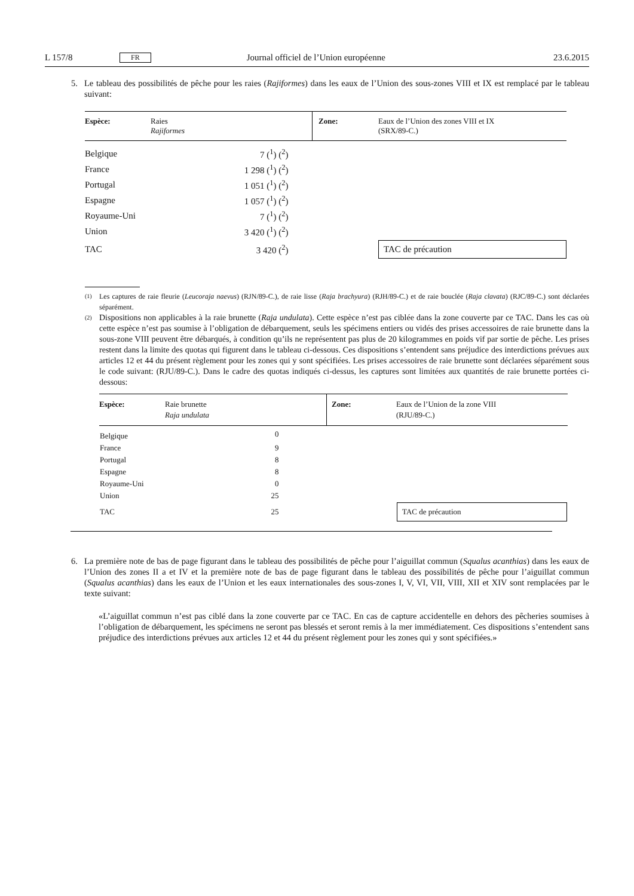L 157/8 FR Journal officiel de l’Union européenne 23.6.2015
5. Le tableau des possibilités de pêche pour les raies (Rajiformes) dans les eaux de l’Union des sous-zones VIII et IX est remplacé par le tableau suivant:
| Espèce: | Raies Rajiformes | Zone: | Eaux de l’Union des zones VIII et IX (SRX/89-C.) |
| Belgique | 7 (<sup>1</sup>) (<sup>2</sup>) | | |
| France | 1 298 (<sup>1</sup>) (<sup>2</sup>) | | |
| Portugal | 1 051 (<sup>1</sup>) (<sup>2</sup>) | | |
| Espagne | 1 057 (<sup>1</sup>) (<sup>2</sup>) | | |
| Royaume-Uni | 7 (<sup>1</sup>) (<sup>2</sup>) | | |
| Union | 3 420 (<sup>1</sup>) (<sup>2</sup>) | | |
| TAC | 3 420 (<sup>2</sup>) | | TAC de précaution |
(1)
Les captures de raie fleurie (Leucoraja naevus) (RJN/89-C.), de raie lisse (Raja brachyura) (RJH/89-C.) et de raie bouclée (Raja clavata) (RJC/89-C.) sont déclarées séparément.
(2)
Dispositions non applicables à la raie brunette (Raja undulata). Cette espèce n’est pas ciblée dans la zone couverte par ce TAC. Dans les cas où cette espèce n’est pas soumise à l’obligation de débarquement, seuls les spécimens entiers ou vidés des prises accessoires de raie brunette dans la sous-zone VIII peuvent être débarqués, à condition qu’ils ne représentent pas plus de 20 kilogrammes en poids vif par sortie de pêche. Les prises restent dans la limite des quotas qui figurent dans le tableau ci-dessous. Ces dispositions s’entendent sans préjudice des interdictions prévues aux articles 12 et 44 du présent règlement pour les zones qui y sont spécifiées. Les prises accessoires de raie brunette sont déclarées séparément sous le code suivant: (RJU/89-C.). Dans le cadre des quotas indiqués ci-dessus, les captures sont limitées aux quantités de raie brunette portées ci-dessous:
| Espèce: | Raie brunette Raja undulata | Zone: | Eaux de l’Union de la zone VIII (RJU/89-C.) |
| Belgique | 0 | | |
| France | 9 | | |
| Portugal | 8 | | |
| Espagne | 8 | | |
| Royaume-Uni | 0 | | |
| Union | 25 | | |
| TAC | 25 | | TAC de précaution |
6. La première note de bas de page figurant dans le tableau des possibilités de pêche pour l’aiguillat commun (Squalus acanthias) dans les eaux de l’Union des zones II a et IV et la première note de bas de page figurant dans le tableau des possibilités de pêche pour l’aiguillat commun (Squalus acanthias) dans les eaux de l’Union et les eaux internationales des sous-zones I, V, VI, VII, VIII, XII et XIV sont remplacées par le texte suivant:
«L’aiguillat commun n’est pas ciblé dans la zone couverte par ce TAC. En cas de capture accidentelle en dehors des pêcheries soumises à l’obligation de débarquement, les spécimens ne seront pas blessés et seront remis à la mer immédiatement. Ces dispositions s’entendent sans préjudice des interdictions prévues aux articles 12 et 44 du présent règlement pour les zones qui y sont spécifiées.»